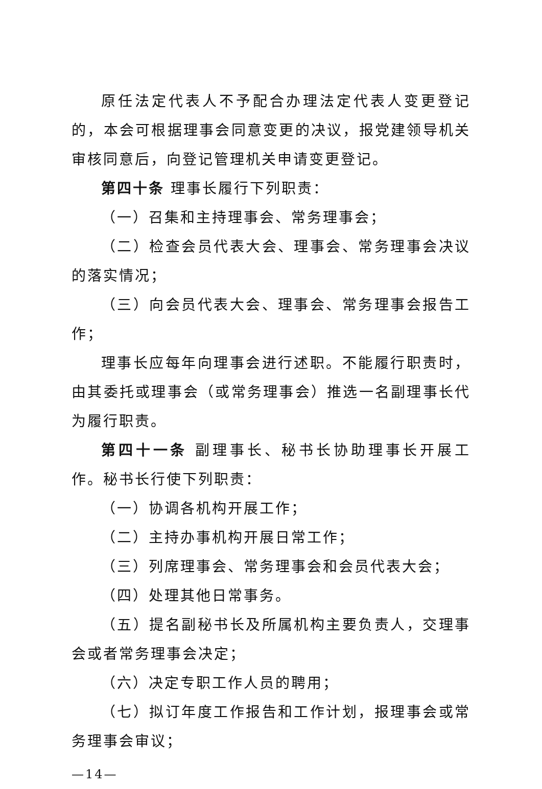原任法定代表人不予配合办理法定代表人变更登记的，本会可根据理事会同意变更的决议，报党建领导机关审核同意后，向登记管理机关申请变更登记。
第四十条 理事长履行下列职责：
（一）召集和主持理事会、常务理事会；
（二）检查会员代表大会、理事会、常务理事会决议的落实情况；
（三）向会员代表大会、理事会、常务理事会报告工作；
理事长应每年向理事会进行述职。不能履行职责时，由其委托或理事会（或常务理事会）推选一名副理事长代为履行职责。
第四十一条 副理事长、秘书长协助理事长开展工作。秘书长行使下列职责：
（一）协调各机构开展工作；
（二）主持办事机构开展日常工作；
（三）列席理事会、常务理事会和会员代表大会；
（四）处理其他日常事务。
（五）提名副秘书长及所属机构主要负责人，交理事会或者常务理事会决定；
（六）决定专职工作人员的聘用；
（七）拟订年度工作报告和工作计划，报理事会或常务理事会审议；
—14—